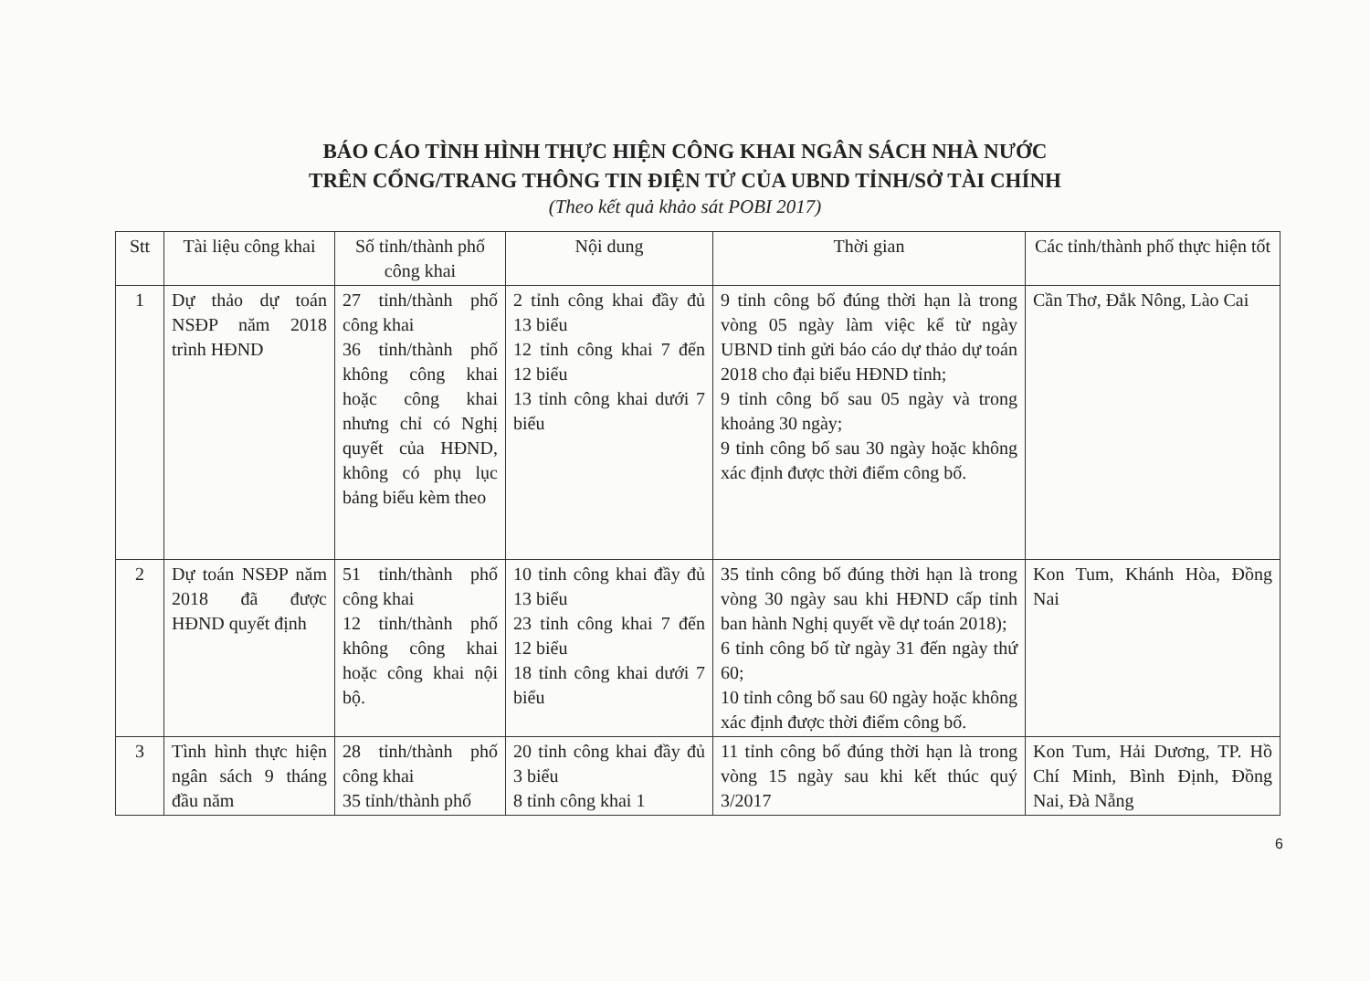BÁO CÁO TÌNH HÌNH THỰC HIỆN CÔNG KHAI NGÂN SÁCH NHÀ NƯỚC
TRÊN CỔNG/TRANG THÔNG TIN ĐIỆN TỬ CỦA UBND TỈNH/SỞ TÀI CHÍNH
(Theo kết quả khảo sát POBI 2017)
| Stt | Tài liệu công khai | Số tỉnh/thành phố công khai | Nội dung | Thời gian | Các tỉnh/thành phố thực hiện tốt |
| --- | --- | --- | --- | --- | --- |
| 1 | Dự thảo dự toán NSĐP năm 2018 trình HĐND | 27 tỉnh/thành phố công khai 36 tỉnh/thành phố không công khai hoặc công khai nhưng chỉ có Nghị quyết của HĐND, không có phụ lục bảng biểu kèm theo | 2 tỉnh công khai đầy đủ 13 biểu 12 tỉnh công khai 7 đến 12 biểu 13 tỉnh công khai dưới 7 biểu | 9 tỉnh công bố đúng thời hạn là trong vòng 05 ngày làm việc kể từ ngày UBND tỉnh gửi báo cáo dự thảo dự toán 2018 cho đại biểu HĐND tỉnh; 9 tỉnh công bố sau 05 ngày và trong khoảng 30 ngày; 9 tỉnh công bố sau 30 ngày hoặc không xác định được thời điểm công bố. | Cần Thơ, Đắk Nông, Lào Cai |
| 2 | Dự toán NSĐP năm 2018 đã được HĐND quyết định | 51 tỉnh/thành phố công khai 12 tỉnh/thành phố không công khai hoặc công khai nội bộ. | 10 tỉnh công khai đầy đủ 13 biểu 23 tỉnh công khai 7 đến 12 biểu 18 tỉnh công khai dưới 7 biểu | 35 tỉnh công bố đúng thời hạn là trong vòng 30 ngày sau khi HĐND cấp tỉnh ban hành Nghị quyết về dự toán 2018); 6 tỉnh công bố từ ngày 31 đến ngày thứ 60; 10 tỉnh công bố sau 60 ngày hoặc không xác định được thời điểm công bố. | Kon Tum, Khánh Hòa, Đồng Nai |
| 3 | Tình hình thực hiện ngân sách 9 tháng đầu năm | 28 tỉnh/thành phố công khai 35 tỉnh/thành phố | 20 tỉnh công khai đầy đủ 3 biểu 8 tỉnh công khai 1 | 11 tỉnh công bố đúng thời hạn là trong vòng 15 ngày sau khi kết thúc quý 3/2017 | Kon Tum, Hải Dương, TP. Hồ Chí Minh, Bình Định, Đồng Nai, Đà Nẵng |
6